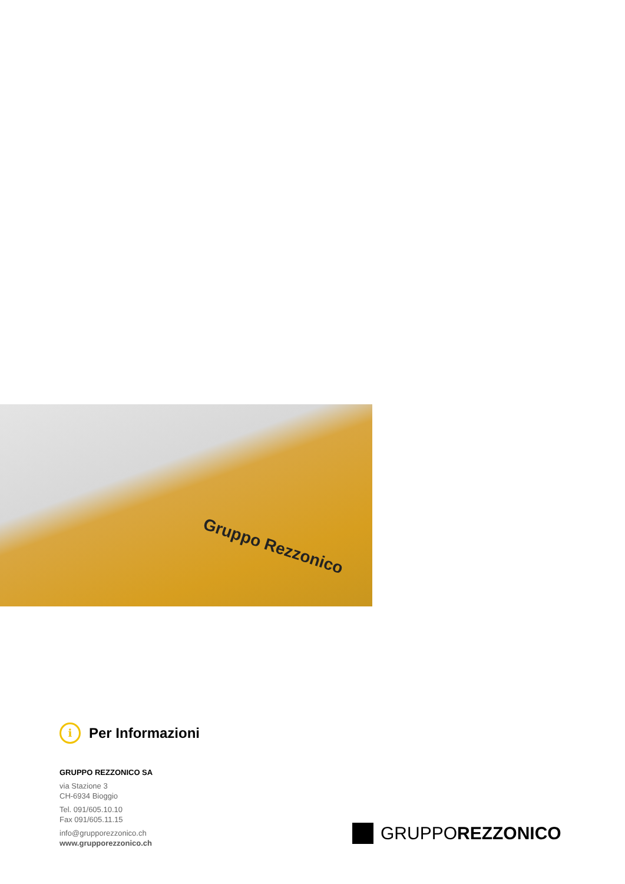Gruppo Rezzonico
i Per Informazioni
GRUPPO REZZONICO SA
via Stazione 3
CH-6934 Bioggio
Tel. 091/605.10.10
Fax 091/605.11.15
info@grupporezzonico.ch
www.grupporezzonico.ch
GRUPPOREZZONICO